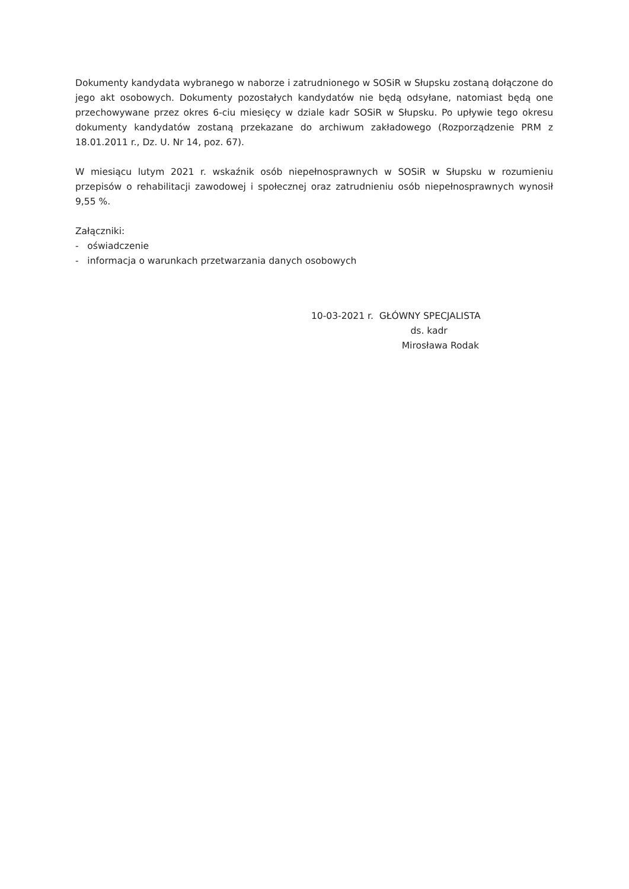Dokumenty kandydata wybranego w naborze i zatrudnionego w SOSiR w Słupsku zostaną dołączone do jego akt osobowych. Dokumenty pozostałych kandydatów nie będą odsyłane, natomiast będą one przechowywane przez okres 6-ciu miesięcy w dziale kadr SOSiR w Słupsku. Po upływie tego okresu dokumenty kandydatów zostaną przekazane do archiwum zakładowego (Rozporządzenie PRM z 18.01.2011 r., Dz. U. Nr 14, poz. 67).
W miesiącu lutym 2021 r. wskaźnik osób niepełnosprawnych w SOSiR w Słupsku w rozumieniu przepisów o rehabilitacji zawodowej i społecznej oraz zatrudnieniu osób niepełnosprawnych wynosił 9,55 %.
Załączniki:
- oświadczenie
- informacja o warunkach przetwarzania danych osobowych
10-03-2021 r. GŁÓWNY SPECJALISTA
ds. kadr
Mirosława Rodak